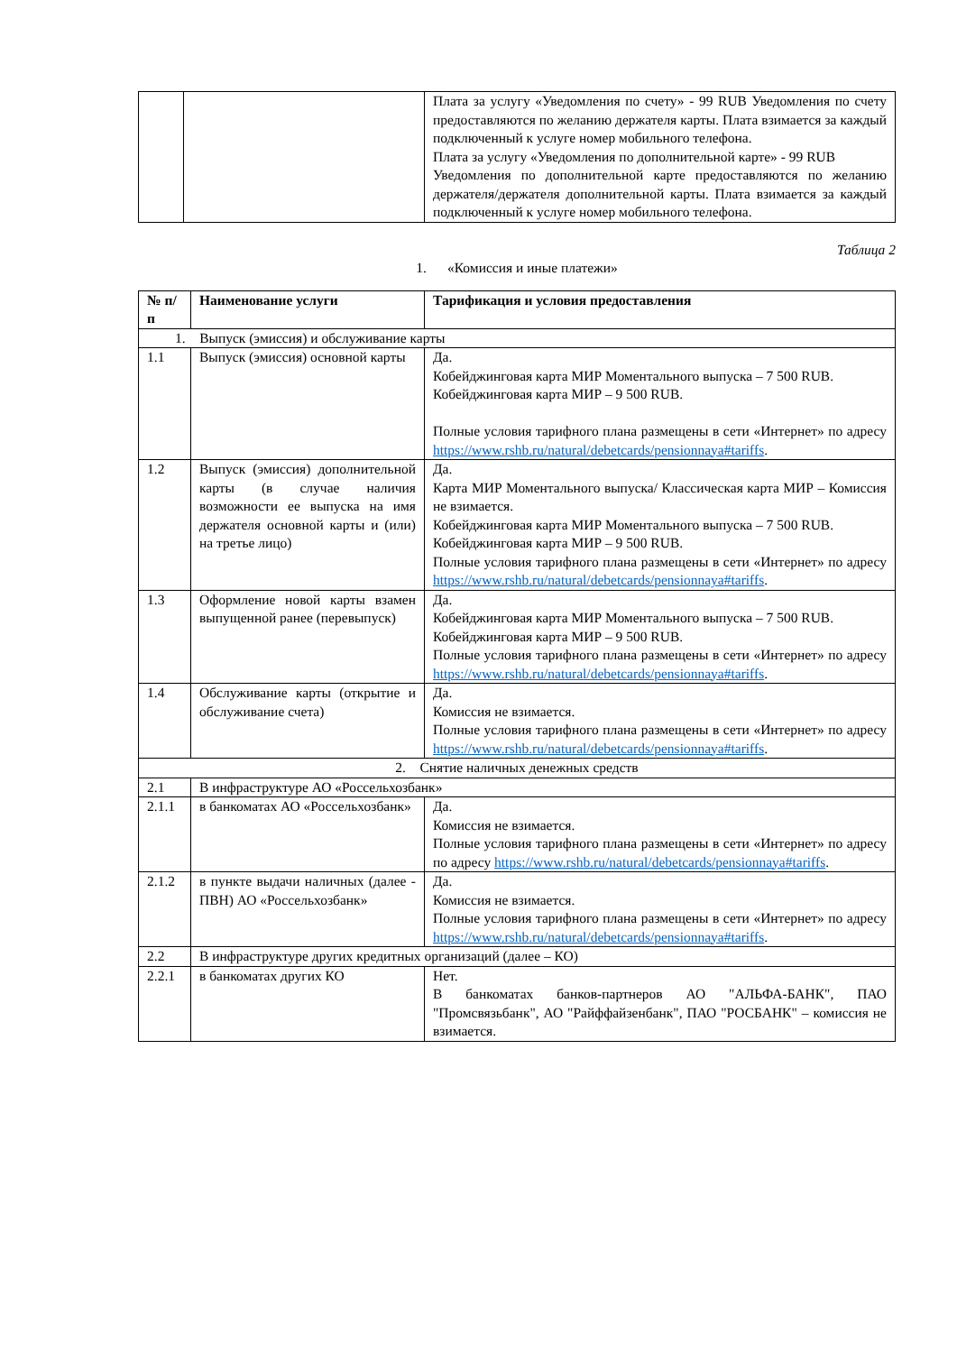| | | Плата за услугу «Уведомления по счету» - 99 RUB Уведомления по счету предоставляются по желанию держателя карты. Плата взимается за каждый подключенный к услуге номер мобильного телефона. Плата за услугу «Уведомления по дополнительной карте» - 99 RUB Уведомления по дополнительной карте предоставляются по желанию держателя/держателя дополнительной карты. Плата взимается за каждый подключенный к услуге номер мобильного телефона. |
Таблица 2
1. «Комиссия и иные платежи»
| № п/п | Наименование услуги | Тарификация и условия предоставления |
| --- | --- | --- |
| 1. Выпуск (эмиссия) и обслуживание карты | | |
| 1.1 | Выпуск (эмиссия) основной карты | Да. Кобейджинговая карта МИР Моментального выпуска – 7 500 RUB. Кобейджинговая карта МИР – 9 500 RUB. Полные условия тарифного плана размещены в сети «Интернет» по адресу https://www.rshb.ru/natural/debetcards/pensionnaya#tariffs . |
| 1.2 | Выпуск (эмиссия) дополнительной карты (в случае наличия возможности ее выпуска на имя держателя основной карты и (или) на третье лицо) | Да. Карта МИР Моментального выпуска/ Классическая карта МИР – Комиссия не взимается. Кобейджинговая карта МИР Моментального выпуска – 7 500 RUB. Кобейджинговая карта МИР – 9 500 RUB. Полные условия тарифного плана размещены в сети «Интернет» по адресу https://www.rshb.ru/natural/debetcards/pensionnaya#tariffs . |
| 1.3 | Оформление новой карты взамен выпущенной ранее (перевыпуск) | Да. Кобейджинговая карта МИР Моментального выпуска – 7 500 RUB. Кобейджинговая карта МИР – 9 500 RUB. Полные условия тарифного плана размещены в сети «Интернет» по адресу https://www.rshb.ru/natural/debetcards/pensionnaya#tariffs . |
| 1.4 | Обслуживание карты (открытие и обслуживание счета) | Да. Комиссия не взимается. Полные условия тарифного плана размещены в сети «Интернет» по адресу https://www.rshb.ru/natural/debetcards/pensionnaya#tariffs . |
| 2. Снятие наличных денежных средств | | |
| 2.1 | В инфраструктуре АО «Россельхозбанк» | |
| 2.1.1 | в банкоматах АО «Россельхозбанк» | Да. Комиссия не взимается. Полные условия тарифного плана размещены в сети «Интернет» по адресу по адресу https://www.rshb.ru/natural/debetcards/pensionnaya#tariffs . |
| 2.1.2 | в пункте выдачи наличных (далее - ПВН) АО «Россельхозбанк» | Да. Комиссия не взимается. Полные условия тарифного плана размещены в сети «Интернет» по адресу https://www.rshb.ru/natural/debetcards/pensionnaya#tariffs . |
| 2.2 | В инфраструктуре других кредитных организаций (далее – КО) | |
| 2.2.1 | в банкоматах других КО | Нет. В банкоматах банков-партнеров АО "АЛЬФА-БАНК", ПАО "Промсвязьбанк", АО "Райффайзенбанк", ПАО "РОСБАНК" – комиссия не взимается. |